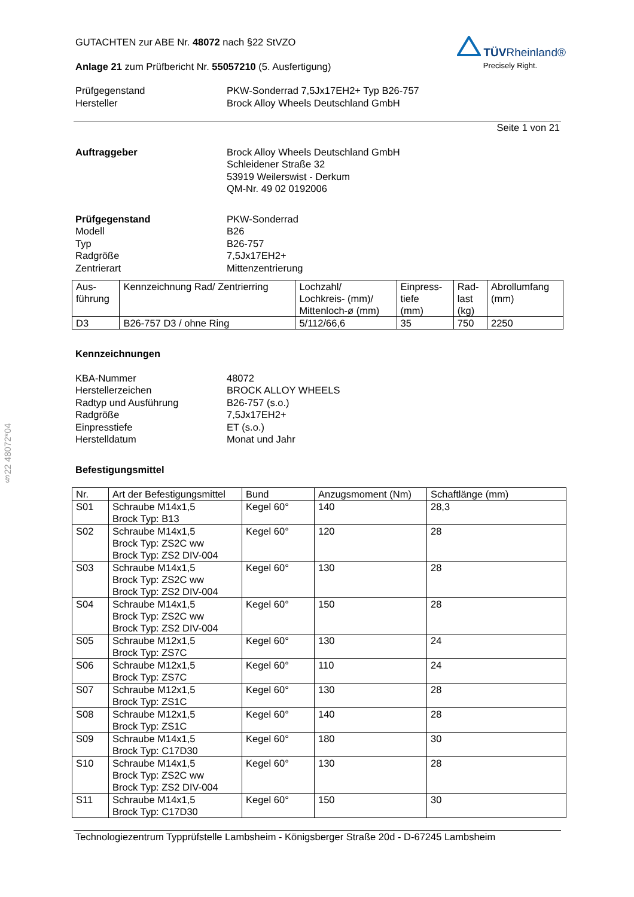§22 48072*04
TÜVRheinland®
Precisely Right.
GUTACHTEN zur ABE Nr. 48072 nach §22 StVZO
Anlage 21 zum Prüfbericht Nr. 55057210 (5. Ausfertigung)
Prüfgegenstand PKW-Sonderrad 7,5Jx17EH2+ Typ B26-757
Hersteller Brock Alloy Wheels Deutschland GmbH
Seite 1 von 21
Auftraggeber Brock Alloy Wheels Deutschland GmbH
Schleidener Straße 32
53919 Weilerswist - Derkum
QM-Nr. 49 02 0192006
Prüfgegenstand PKW-Sonderrad
Modell B26
Typ B26-757
Radgröße 7,5Jx17EH2+
Zentrierart Mittenzentrierung
| Aus- führung | Kennzeichnung Rad/ Zentrierring | Lochzahl/ Lochkreis- (mm)/ Mittenloch-ø (mm) | Einpress- tiefe (mm) | Rad- last (kg) | Abrollumfang (mm) |
| --- | --- | --- | --- | --- | --- |
| D3 | B26-757 D3 / ohne Ring | 5/112/66,6 | 35 | 750 | 2250 |
Kennzeichnungen
KBA-Nummer 48072
Herstellerzeichen BROCK ALLOY WHEELS
Radtyp und Ausführung B26-757 (s.o.)
Radgröße 7,5Jx17EH2+
Einpresstiefe ET (s.o.)
Herstelldatum Monat und Jahr
Befestigungsmittel
| Nr. | Art der Befestigungsmittel | Bund | Anzugsmoment (Nm) | Schaftlänge (mm) |
| --- | --- | --- | --- | --- |
| S01 | Schraube M14x1,5 Brock Typ: B13 | Kegel 60° | 140 | 28,3 |
| S02 | Schraube M14x1,5 Brock Typ: ZS2C ww Brock Typ: ZS2 DIV-004 | Kegel 60° | 120 | 28 |
| S03 | Schraube M14x1,5 Brock Typ: ZS2C ww Brock Typ: ZS2 DIV-004 | Kegel 60° | 130 | 28 |
| S04 | Schraube M14x1,5 Brock Typ: ZS2C ww Brock Typ: ZS2 DIV-004 | Kegel 60° | 150 | 28 |
| S05 | Schraube M12x1,5 Brock Typ: ZS7C | Kegel 60° | 130 | 24 |
| S06 | Schraube M12x1,5 Brock Typ: ZS7C | Kegel 60° | 110 | 24 |
| S07 | Schraube M12x1,5 Brock Typ: ZS1C | Kegel 60° | 130 | 28 |
| S08 | Schraube M12x1,5 Brock Typ: ZS1C | Kegel 60° | 140 | 28 |
| S09 | Schraube M14x1,5 Brock Typ: C17D30 | Kegel 60° | 180 | 30 |
| S10 | Schraube M14x1,5 Brock Typ: ZS2C ww Brock Typ: ZS2 DIV-004 | Kegel 60° | 130 | 28 |
| S11 | Schraube M14x1,5 Brock Typ: C17D30 | Kegel 60° | 150 | 30 |
Technologiezentrum Typprüfstelle Lambsheim - Königsberger Straße 20d - D-67245 Lambsheim